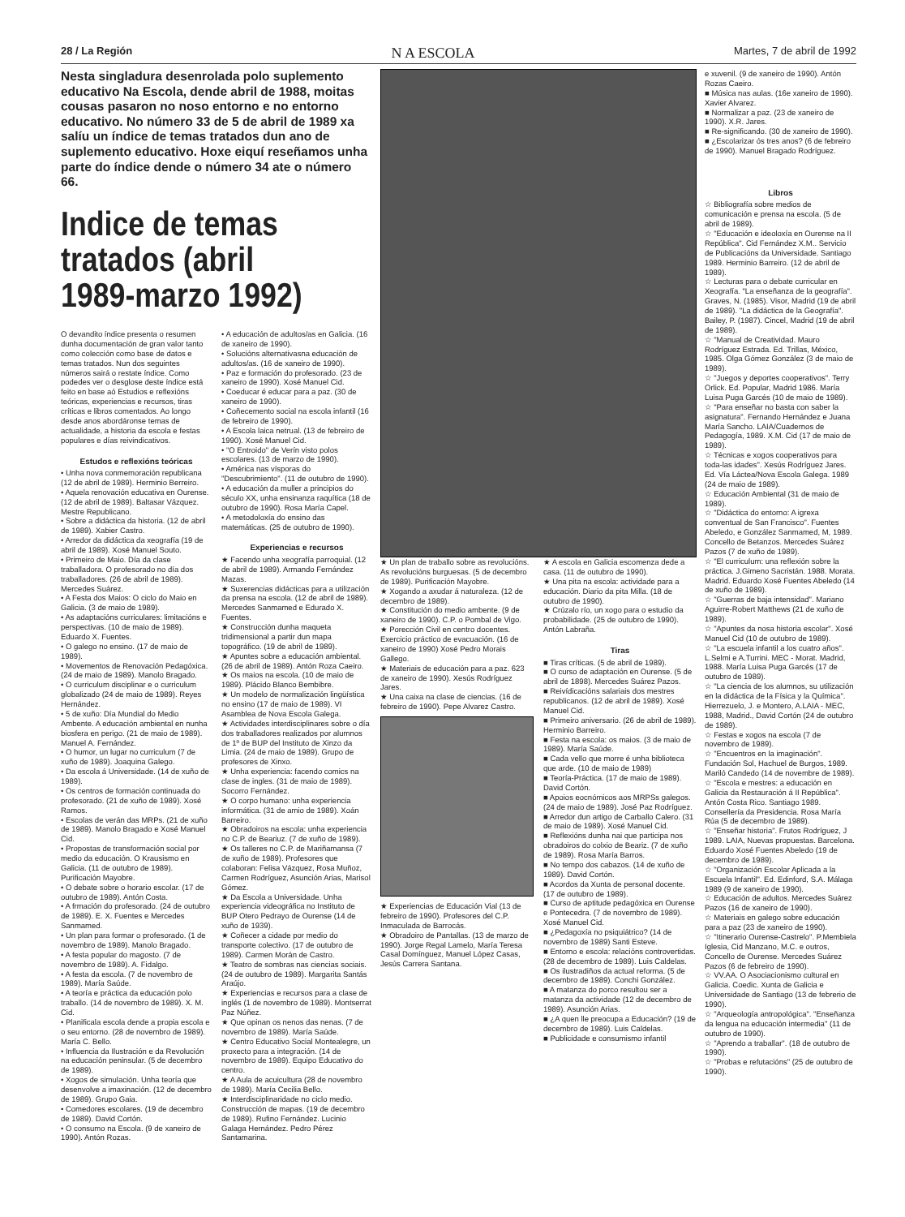28 / La Región N A ESCOLA Martes, 7 de abril de 1992
Nesta singladura desenrolada polo suplemento educativo Na Escola, dende abril de 1988, moitas cousas pasaron no noso entorno e no entorno educativo. No número 33 de 5 de abril de 1989 xa salíu un índice de temas tratados dun ano de suplemento educativo. Hoxe eiquí reseñamos unha parte do índice dende o número 34 ate o número 66.
Indice de temas tratados (abril 1989-marzo 1992)
O devandito índice presenta o resumen dunha documentación de gran valor tanto como colección como base de datos e temas tratados. Nun dos seguintes números sairá o restate índice. Como podedes ver o desglose deste índice está feito en base aó Estudios e reflexións teóricas, experiencias e recursos, tiras críticas e libros comentados. Ao longo desde anos abordáronse temas de actualidade, a historia da escola e festas populares e días reivindicativos.
Estudos e reflexións teóricas
• Unha nova conmemoración republicana (12 de abril de 1989). Herminio Berreiro.
• Aquela renovación educativa en Ourense. (12 de abril de 1989). Baltasar Vázquez. Mestre Republicano.
• Sobre a didáctica da historia. (12 de abril de 1989). Xabier Castro.
• Arredor da didáctica da xeografía (19 de abril de 1989). Xosé Manuel Souto.
• Primeiro de Maio. Día da clase traballadora. O profesorado no día dos traballadores. (26 de abril de 1989). Mercedes Suárez.
• A Festa dos Maios: O ciclo do Maio en Galicia. (3 de maio de 1989).
• As adaptacións curriculares: limitacións e perspectivas. (10 de maio de 1989). Eduardo X. Fuentes.
• O galego no ensino. (17 de maio de 1989).
• Movementos de Renovación Pedagóxica. (24 de maio de 1989). Manolo Bragado.
• O curriculum disciplinar e o curriculum globalizado (24 de maio de 1989). Reyes Hernández.
• 5 de xuño: Día Mundial do Medio Ambente. A educación ambiental en nunha biosfera en perigo. (21 de maio de 1989). Manuel A. Fernández.
• O humor, un lugar no curriculum (7 de xuño de 1989). Joaquina Galego.
• Da escola á Universidade. (14 de xuño de 1989).
• Os centros de formación continuada do profesorado. (21 de xuño de 1989). Xosé Ramos.
• Escolas de verán das MRPs. (21 de xuño de 1989). Manolo Bragado e Xosé Manuel Cid.
• Propostas de transformación social por medio da educación. O Krausismo en Galicia. (11 de outubro de 1989). Purificación Mayobre.
• O debate sobre o horario escolar. (17 de outubro de 1989). Antón Costa.
• A frmación do profesorado. (24 de outubro de 1989). E. X. Fuentes e Mercedes Sanmamed.
• Un plan para formar o profesorado. (1 de novembro de 1989). Manolo Bragado.
• A festa popular do magosto. (7 de novembro de 1989). A. Fidalgo.
• A festa da escola. (7 de novembro de 1989). María Saúde.
• A teoría e práctica da educación polo traballo. (14 de novembro de 1989). X. M. Cid.
• Planificala escola dende a propia escola e o seu entorno. (28 de novembro de 1989). María C. Bello.
• Influencia da Ilustración e da Revolución na educación peninsular. (5 de decembro de 1989).
• Xogos de simulación. Unha teoría que desenvolve a imaxinación. (12 de decembro de 1989). Grupo Gaia.
• Comedores escolares. (19 de decembro de 1989). David Cortón.
• O consumo na Escola. (9 de xaneiro de 1990). Antón Rozas.
• A educación de adultos/as en Galicia. (16 de xaneiro de 1990).
• Solucións alternativasna educación de adultos/as. (16 de xaneiro de 1990).
• Paz e formación do profesorado. (23 de xaneiro de 1990). Xosé Manuel Cid.
• Coeducar é educar para a paz. (30 de xaneiro de 1990).
• Coñecemento social na escola infantil (16 de febreiro de 1990).
• A Escola laica netrual. (13 de febreiro de 1990). Xosé Manuel Cid.
• "O Entroido" de Verín visto polos escolares. (13 de marzo de 1990).
• América nas vísporas do "Descubrimiento". (11 de outubro de 1990).
• A educación da muller a principios do século XX, unha ensinanza raquítica (18 de outubro de 1990). Rosa María Capel.
• A metodoloxía do ensino das matemáticas. (25 de outubro de 1990).
Experiencias e recursos
★ Facendo unha xeografía parroquial. (12 de abril de 1989). Armando Fernández Mazas.
★ Suxerencias didácticas para a utilización da prensa na escola. (12 de abril de 1989). Mercedes Sanmamed e Edurado X. Fuentes.
★ Construcción dunha maqueta tridimensional a partir dun mapa topográfico. (19 de abril de 1989).
★ Apuntes sobre a educación ambiental. (26 de abril de 1989). Antón Roza Caeiro.
★ Os maios na escola. (10 de maio de 1989). Plácido Blanco Bembibre.
★ Un modelo de normalización lingüística no ensino (17 de maio de 1989). VI Asamblea de Nova Escola Galega.
★ Actividades interdisciplinares sobre o día dos traballadores realizados por alumnos de 1º de BUP del Instituto de Xinzo da Limia. (24 de maio de 1989). Grupo de profesores de Xinxo.
★ Unha experiencia: facendo comics na clase de ingles. (31 de maio de 1989). Socorro Fernández.
★ O corpo humano: unha experiencia informática. (31 de amio de 1989). Xoán Barreiro.
★ Obradoiros na escola: unha experiencia no C.P. de Beariuz. (7 de xuño de 1989).
★ Os talleres no C.P. de Mariñamansa (7 de xuño de 1989). Profesores que colaboran: Felisa Vázquez, Rosa Muñoz, Carmen Rodríguez, Asunción Arias, Marisol Gómez.
★ Da Escola a Universidade. Unha experiencia videográfica no Instituto de BUP Otero Pedrayo de Ourense (14 de xuño de 1939).
★ Coñecer a cidade por medio do transporte colectivo. (17 de outubro de 1989). Carmen Morán de Castro.
★ Teatro de sombras nas ciencias sociais. (24 de outubro de 1989). Margarita Santás Araújo.
★ Experiencias e recursos para a clase de inglés (1 de novembro de 1989). Montserrat Paz Núñez.
★ Que opinan os nenos das nenas. (7 de novembro de 1989). María Saúde.
★ Centro Educativo Social Montealegre, un proxecto para a integración. (14 de novembro de 1989). Equipo Educativo do centro.
★ A Aula de acuicultura (28 de novembro de 1989). María Cecilia Bello.
★ Interdisciplinaridade no ciclo medio. Construcción de mapas. (19 de decembro de 1989). Rufino Fernández. Lucinio Galaga Hernández. Pedro Pérez Santamarina.
★ Un plan de traballo sobre as revolucións. As revolucións burguesas. (5 de decembro de 1989). Purificación Mayobre.
★ Xogando a axudar á naturaleza. (12 de decembro de 1989).
★ Constitución do medio ambente. (9 de xaneiro de 1990). C.P. o Pombal de Vigo.
★ Porección Civil en centro docentes. Exercicio práctico de evacuación. (16 de xaneiro de 1990) Xosé Pedro Morais Gallego.
★ Materiais de educación para a paz. 623 de xaneiro de 1990). Xesús Rodríguez Jares.
★ Una caixa na clase de ciencias. (16 de febreiro de 1990). Pepe Alvarez Castro.
★ Experiencias de Educación Vial (13 de febreiro de 1990). Profesores del C.P. Inmaculada de Barrocás.
★ Obradoiro de Pantallas. (13 de marzo de 1990). Jorge Regal Lamelo, María Teresa Casal Domínguez, Manuel López Casas, Jesús Carrera Santana.
★ A escola en Galicia escomenza dede a casa. (11 de outubro de 1990).
★ Una pita na escola: actividade para a educación. Diario da pita Milla. (18 de outubro de 1990).
★ Crúzalo río, un xogo para o estudio da probabilidade. (25 de outubro de 1990). Antón Labraña.
Tiras
■ Tiras críticas. (5 de abril de 1989).
■ O curso de adaptación en Ourense. (5 de abril de 1898). Mercedes Suárez Pazos.
■ Reivídicacións salariais dos mestres republicanos. (12 de abril de 1989). Xosé Manuel Cid.
■ Primeiro aniversario. (26 de abril de 1989). Herminio Barreiro.
■ Festa na escola: os maios. (3 de maio de 1989). María Saúde.
■ Cada vello que morre é unha biblioteca que arde. (10 de maio de 1989)
■ Teoría-Práctica. (17 de maio de 1989). David Cortón.
■ Apoios eocnómicos aos MRPSs galegos. (24 de maio de 1989). José Paz Rodríguez.
■ Arredor dun artigo de Carballo Calero. (31 de maio de 1989). Xosé Manuel Cid.
■ Reflexións dunha nai que participa nos obradoiros do colxio de Beariz. (7 de xuño de 1989). Rosa María Barros.
■ No tempo dos cabazos. (14 de xuño de 1989). David Cortón.
■ Acordos da Xunta de personal docente. (17 de outubro de 1989).
■ Curso de aptitude pedagóxica en Ourense e Pontecedra. (7 de novembro de 1989). Xosé Manuel Cid.
■ ¿Pedagoxía no psiquiátrico? (14 de novembro de 1989) Santi Esteve.
■ Entorno e escola: relacións controvertidas. (28 de decembro de 1989). Luis Caldelas.
■ Os ilustradiños da actual reforma. (5 de decembro de 1989). Conchi González.
■ A matanza do porco resultou ser a matanza da actividade (12 de decembro de 1989). Asunción Arias.
■ ¿A quen lle preocupa a Educación? (19 de decembro de 1989). Luis Caldelas.
■ Publicidade e consumismo infantil
e xuvenil. (9 de xaneiro de 1990). Antón Rozas Caeiro.
■ Música nas aulas. (16e xaneiro de 1990). Xavier Alvarez.
■ Normalizar a paz. (23 de xaneiro de 1990). X.R. Jares.
■ Re-significando. (30 de xaneiro de 1990).
■ ¿Escolarizar ós tres anos? (6 de febreiro de 1990). Manuel Bragado Rodríguez.
Libros
☆ Bibliografía sobre medios de comunicación e prensa na escola. (5 de abril de 1989).
☆ "Educación e ideoloxía en Ourense na II República". Cid Fernández X.M.. Servicio de Publicacións da Universidade. Santiago 1989. Herminio Barreiro. (12 de abril de 1989).
☆ Lecturas para o debate curricular en Xeografía. "La enseñanza de la geografía". Graves, N. (1985). Visor, Madrid (19 de abril de 1989). "La didáctica de la Geografía". Bailey, P. (1987). Cincel, Madrid (19 de abril de 1989).
☆ "Manual de Creatividad. Mauro Rodríguez Estrada. Ed. Trillas, México, 1985. Olga Gómez González (3 de maio de 1989).
☆ "Juegos y deportes cooperativos". Terry Orlick. Ed. Popular, Madrid 1986. María Luisa Puga Garcés (10 de maio de 1989).
☆ "Para enseñar no basta con saber la asignatura". Fernando Hernández e Juana María Sancho. LAIA/Cuadernos de Pedagogía, 1989. X.M. Cid (17 de maio de 1989).
☆ Técnicas e xogos cooperativos para toda-las idades". Xesús Rodríguez Jares. Ed. Vía Láctea/Nova Escola Galega. 1989 (24 de maio de 1989).
☆ Educación Ambiental (31 de maio de 1989).
☆ "Didáctica do entorno: A igrexa conventual de San Francisco". Fuentes Abeledo, e González Sanmamed, M, 1989. Concello de Betanzos. Mercedes Suárez Pazos (7 de xuño de 1989).
☆ "El curriculum: una reflexión sobre la práctica. J.Gimeno Sacristán. 1988. Morata. Madrid. Eduardo Xosé Fuentes Abeledo (14 de xuño de 1989).
☆ "Guerras de baja intensidad". Mariano Aguirre-Robert Matthews (21 de xuño de 1989).
☆ "Apuntes da nosa historia escolar". Xosé Manuel Cid (10 de outubro de 1989).
☆ "La escuela infantil a los cuatro años". L.Selmi e A.Turrini. MEC - Morat. Madrid, 1988. María Luisa Puga Garcés (17 de outubro de 1989).
☆ "La ciencia de los alumnos, su utilización en la didáctica de la Física y la Química". Hierrezuelo, J. e Montero, A.LAIA - MEC, 1988, Madrid., David Cortón (24 de outubro de 1989).
☆ Festas e xogos na escola (7 de novembro de 1989).
☆ "Encuentros en la imaginación". Fundación Sol, Hachuel de Burgos, 1989. Mariló Candedo (14 de novembre de 1989).
☆ "Escola e mestres: a educación en Galicia da Restauración á II República". Antón Costa Rico. Santiago 1989. Consellería da Presidencia. Rosa María Rúa (5 de decembro de 1989).
☆ "Enseñar historia". Frutos Rodríguez, J 1989. LAIA, Nuevas propuestas. Barcelona. Eduardo Xosé Fuentes Abeledo (19 de decembro de 1989).
☆ "Organización Escolar Aplicada a la Escuela Infantil". Ed. Edinford, S.A. Málaga 1989 (9 de xaneiro de 1990).
☆ Educación de adultos. Mercedes Suárez Pazos (16 de xaneiro de 1990).
☆ Materiais en galego sobre educación para a paz (23 de xaneiro de 1990).
☆ "Itinerario Ourense-Castrelo". P.Membiela Iglesia, Cid Manzano, M.C. e outros, Concello de Ourense. Mercedes Suárez Pazos (6 de febreiro de 1990).
☆ VV.AA. O Asociacionismo cultural en Galicia. Coedic. Xunta de Galicia e Universidade de Santiago (13 de febrerio de 1990).
☆ "Arqueología antropológica". "Enseñanza da lengua na educación intermedia" (11 de outubro de 1990).
☆ "Aprendo a traballar". (18 de outubro de 1990).
☆ "Probas e refutacións" (25 de outubro de 1990).